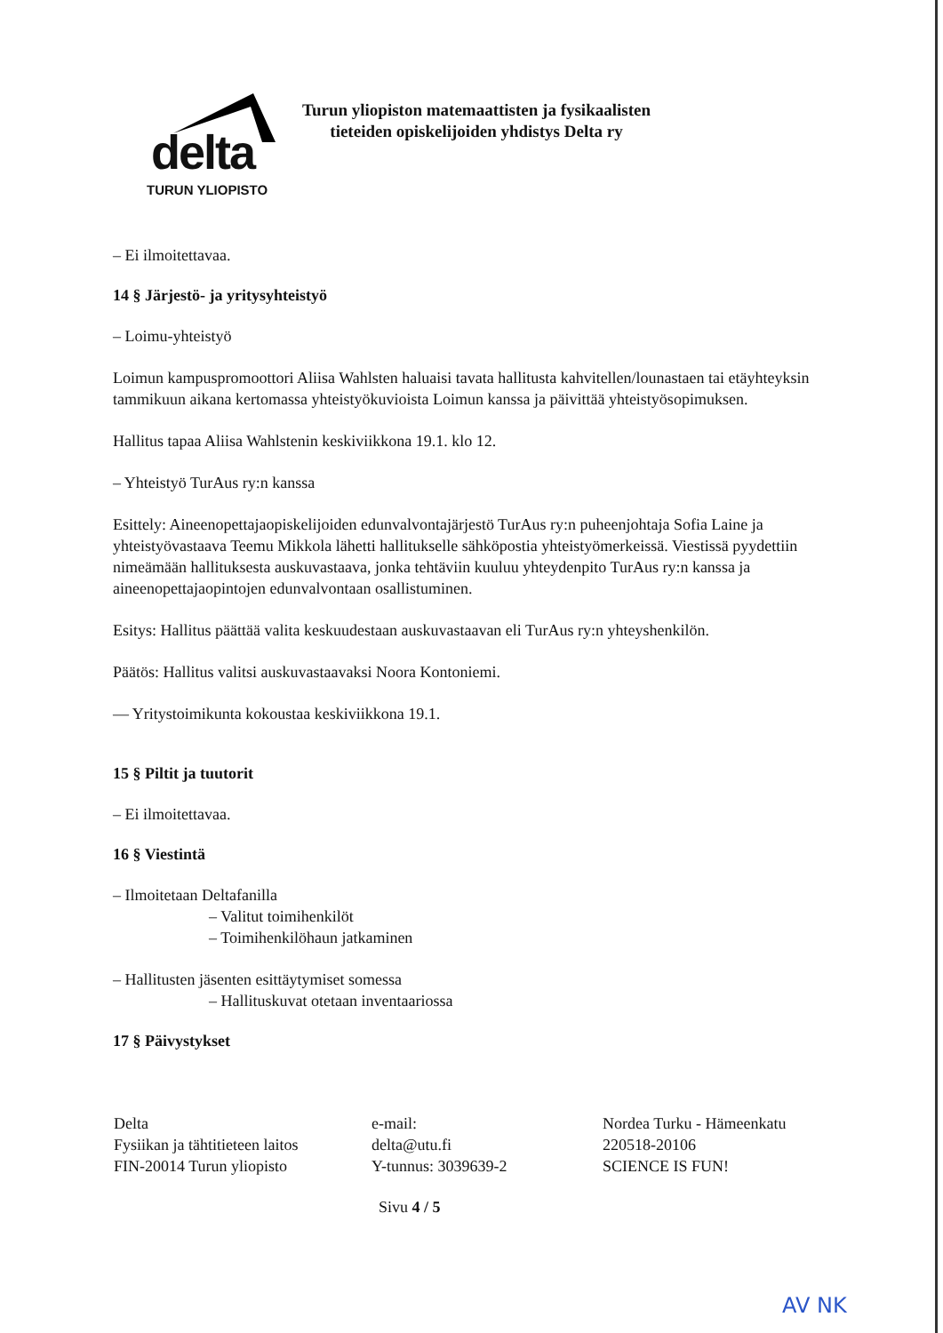delta
TURUN YLIOPISTO
Turun yliopiston matemaattisten ja fysikaalisten
tieteiden opiskelijoiden yhdistys Delta ry
– Ei ilmoitettavaa.
14 § Järjestö- ja yritysyhteistyö
– Loimu-yhteistyö
Loimun kampuspromoottori Aliisa Wahlsten haluaisi tavata hallitusta kahvitellen/lounastaen tai etäyhteyksin tammikuun aikana kertomassa yhteistyökuvioista Loimun kanssa ja päivittää yhteistyösopimuksen.
Hallitus tapaa Aliisa Wahlstenin keskiviikkona 19.1. klo 12.
– Yhteistyö TurAus ry:n kanssa
Esittely: Aineenopettajaopiskelijoiden edunvalvontajärjestö TurAus ry:n puheenjohtaja Sofia Laine ja yhteistyövastaava Teemu Mikkola lähetti hallitukselle sähköpostia yhteistyömerkeissä. Viestissä pyydettiin nimeämään hallituksesta auskuvastaava, jonka tehtäviin kuuluu yhteydenpito TurAus ry:n kanssa ja aineenopettajaopintojen edunvalvontaan osallistuminen.
Esitys: Hallitus päättää valita keskuudestaan auskuvastaavan eli TurAus ry:n yhteyshenkilön.
Päätös: Hallitus valitsi auskuvastaavaksi Noora Kontoniemi.
— Yritystoimikunta kokoustaa keskiviikkona 19.1.
15 § Piltit ja tuutorit
– Ei ilmoitettavaa.
16 § Viestintä
– Ilmoitetaan Deltafanilla
– Valitut toimihenkilöt
– Toimihenkilöhaun jatkaminen
– Hallitusten jäsenten esittäytymiset somessa
– Hallituskuvat otetaan inventaariossa
17 § Päivystykset
Delta
Fysiikan ja tähtitieteen laitos
FIN-20014 Turun yliopisto
e-mail:
delta@utu.fi
Y-tunnus: 3039639-2
Nordea Turku - Hämeenkatu
220518-20106
SCIENCE IS FUN!
Sivu 4 / 5
AV NK